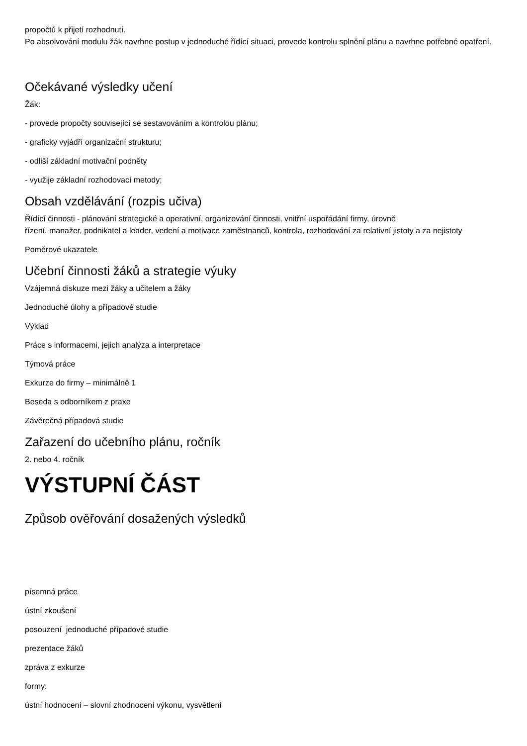propočtů k přijetí rozhodnutí.
Po absolvování modulu žák navrhne postup v jednoduché řídící situaci, provede kontrolu splnění plánu a navrhne potřebné opatření.
Očekávané výsledky učení
Žák:
- provede propočty související se sestavováním a kontrolou plánu;
- graficky vyjádří organizační strukturu;
- odliší základní motivační podněty
- využije základní rozhodovací metody;
Obsah vzdělávání (rozpis učiva)
Řídící činnosti - plánování strategické a operativní, organizování činnosti, vnitřní uspořádání firmy, úrovně
řízení, manažer, podnikatel a leader, vedení a motivace zaměstnanců, kontrola, rozhodování za relativní jistoty a za nejistoty
Poměrové ukazatele
Učební činnosti žáků a strategie výuky
Vzájemná diskuze mezi žáky a učitelem a žáky
Jednoduché úlohy a případové studie
Výklad
Práce s informacemi, jejich analýza a interpretace
Týmová práce
Exkurze do firmy – minimálně 1
Beseda s odborníkem z praxe
Závěrečná případová studie
Zařazení do učebního plánu, ročník
2. nebo 4. ročník
VÝSTUPNÍ ČÁST
Způsob ověřování dosažených výsledků
písemná práce
ústní zkoušení
posouzení jednoduché případové studie
prezentace žáků
zpráva z exkurze
formy:
ústní hodnocení – slovní zhodnocení výkonu, vysvětlení